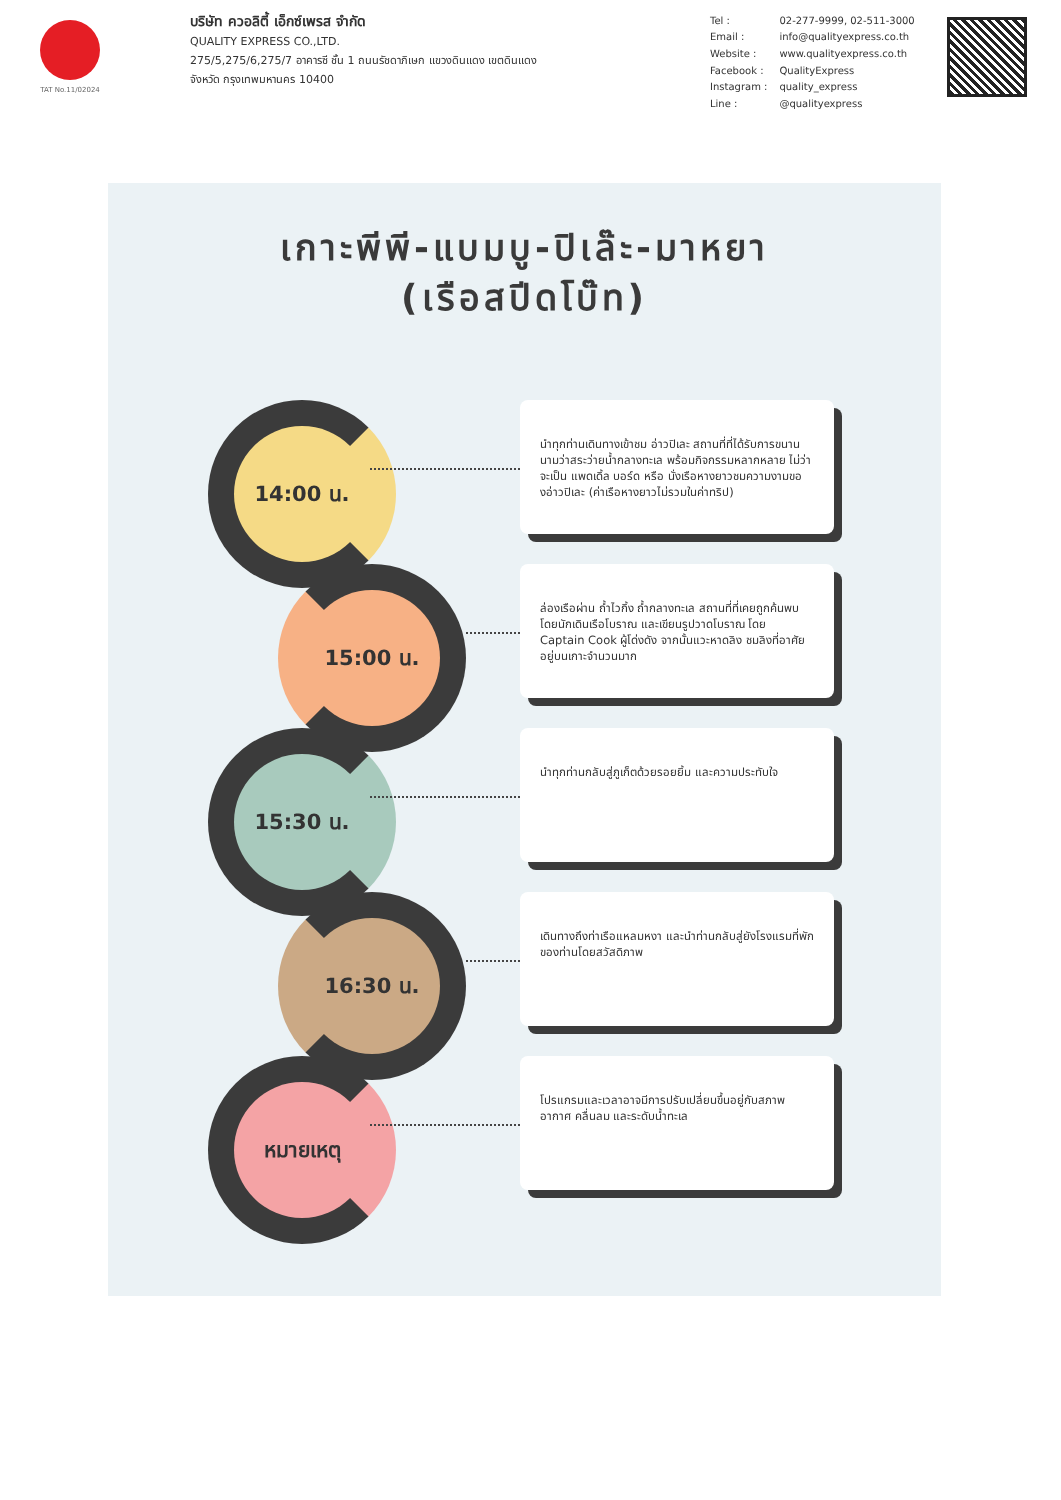TAT No.11/02024
บริษัท ควอลิตี้ เอ็กซ์เพรส จำกัด
QUALITY EXPRESS CO.,LTD.
275/5,275/6,275/7 อาคารซี ชั้น 1 ถนนรัชดาภิเษก แขวงดินแดง เขตดินแดง
จังหวัด กรุงเทพมหานคร 10400
| Tel : | 02-277-9999, 02-511-3000 |
| Email : | info@qualityexpress.co.th |
| Website : | www.qualityexpress.co.th |
| Facebook : | QualityExpress |
| Instagram : | quality_express |
| Line : | @qualityexpress |
เกาะพีพี-แบมบู-ปิเล๊ะ-มาหยา
(เรือสปีดโบ๊ท)
14:00 น.
นำทุกท่านเดินทางเข้าชม อ่าวปิเละ สถานที่ที่ได้รับการขนานนามว่าสระว่ายน้ำกลางทะเล พร้อมกิจกรรมหลากหลาย ไม่ว่าจะเป็น แพดเดิ้ล บอร์ด หรือ นั่งเรือหางยาวชมความงามของอ่าวปิเละ (ค่าเรือหางยาวไม่รวมในค่าทริป)
15:00 น.
ล่องเรือผ่าน ถ้ำไวกิ้ง ถ้ำกลางทะเล สถานที่ที่เคยถูกค้นพบ โดยนักเดินเรือโบราณ และเขียนรูปวาดโบราณ โดย Captain Cook ผู้โด่งดัง จากนั้นแวะหาดลิง ชมลิงที่อาศัยอยู่บนเกาะจำนวนมาก
15:30 น.
นำทุกท่านกลับสู่ภูเก็ตด้วยรอยยิ้ม และความประทับใจ
16:30 น.
เดินทางถึงท่าเรือแหลมหงา และนำท่านกลับสู่ยังโรงแรมที่พักของท่านโดยสวัสดิภาพ
หมายเหตุ
โปรแกรมและเวลาอาจมีการปรับเปลี่ยนขึ้นอยู่กับสภาพอากาศ คลื่นลม และระดับน้ำทะเล